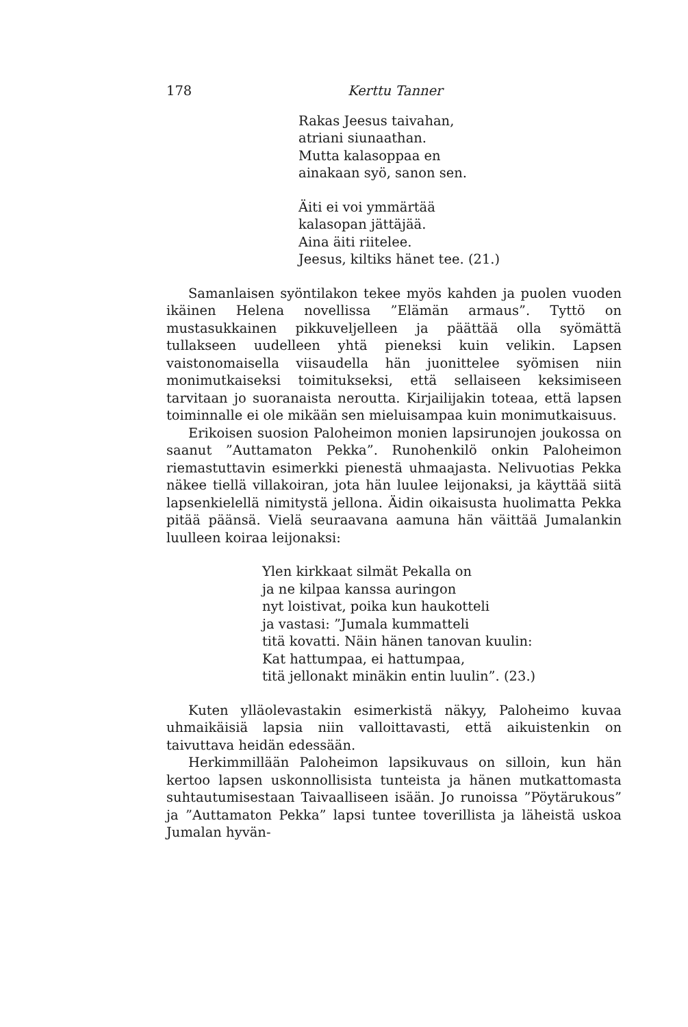178 Kerttu Tanner
Rakas Jeesus taivahan,
atriani siunaathan.
Mutta kalasoppaa en
ainakaan syö, sanon sen.
Äiti ei voi ymmärtää
kalasopan jättäjää.
Aina äiti riitelee.
Jeesus, kiltiks hänet tee. (21.)
Samanlaisen syöntilakon tekee myös kahden ja puolen vuoden ikäinen Helena novellissa ”Elämän armaus”. Tyttö on mustasukkainen pikkuveljelleen ja päättää olla syömättä tullakseen uudelleen yhtä pieneksi kuin velikin. Lapsen vaistonomaisella viisaudella hän juonittelee syömisen niin monimutkaiseksi toimitukseksi, että sellaiseen keksimiseen tarvitaan jo suoranaista neroutta. Kirjailijakin toteaa, että lapsen toiminnalle ei ole mikään sen mieluisampaa kuin monimutkaisuus.
Erikoisen suosion Paloheimon monien lapsirunojen joukossa on saanut ”Auttamaton Pekka”. Runohenkilö onkin Paloheimon riemastuttavin esimerkki pienestä uhmaajasta. Nelivuotias Pekka näkee tiellä villakoiran, jota hän luulee leijonaksi, ja käyttää siitä lapsenkielellä nimitystä jellona. Äidin oikaisusta huolimatta Pekka pitää päänsä. Vielä seuraavana aamuna hän väittää Jumalankin luulleen koiraa leijonaksi:
Ylen kirkkaat silmät Pekalla on
ja ne kilpaa kanssa auringon
nyt loistivat, poika kun haukotteli
ja vastasi: ”Jumala kummatteli
titä kovatti. Näin hänen tanovan kuulin:
Kat hattumpaa, ei hattumpaa,
titä jellonakt minäkin entin luulin”. (23.)
Kuten ylläolevastakin esimerkistä näkyy, Paloheimo kuvaa uhmaikäisiä lapsia niin valloittavasti, että aikuistenkin on taivuttava heidän edessään.
Herkimmillään Paloheimon lapsikuvaus on silloin, kun hän kertoo lapsen uskonnollisista tunteista ja hänen mutkattomasta suhtautumisestaan Taivaalliseen isään. Jo runoissa ”Pöytärukous” ja ”Auttamaton Pekka” lapsi tuntee toverillista ja läheistä uskoa Jumalan hyvän-